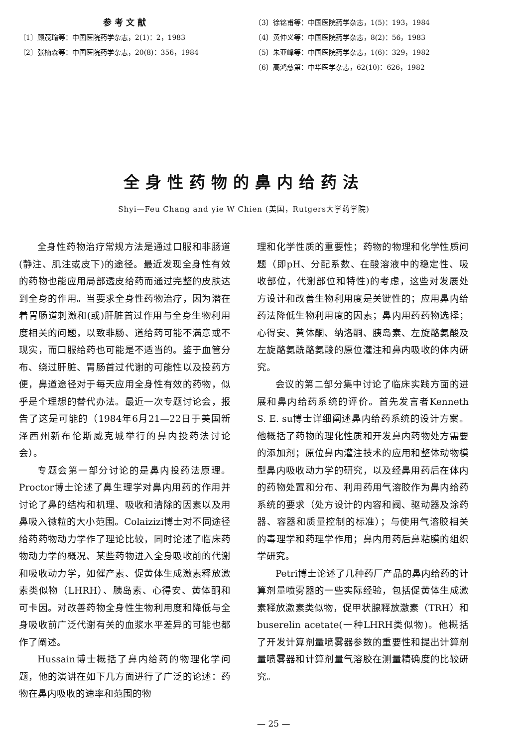参考文献
〔1〕顾茂瑜等：中国医院药学杂志，2(1)：2，1983
〔2〕张楠森等：中国医院药学杂志，20(8)：356，1984
〔3〕徐铭甫等：中国医院药学杂志，1(5)：193，1984
〔4〕黄仲义等：中国医院药学杂志，8(2)：56，1983
〔5〕朱亚峰等：中国医院药学杂志，1(6)：329，1982
〔6〕高鸿慈第：中华医学杂志，62(10)：626，1982
全身性药物的鼻内给药法
Shyi—Feu Chang and yie W Chien (美国，Rutgers大学药学院)
全身性药物治疗常规方法是通过口服和非肠道(静注、肌注或皮下)的途径。最近发现全身性有效的药物也能应用局部透皮给药而通过完整的皮肤达到全身的作用。当要求全身性药物治疗，因为潜在着胃肠道刺激和(或)肝脏首过作用与全身生物利用度相关的问题，以致非肠、道给药可能不满意或不现实，而口服给药也可能是不适当的。鉴于血管分布、绕过肝脏、胃肠首过代谢的可能性以及投药方便，鼻道途径对于每天应用全身性有效的药物，似乎是个理想的替代办法。最近一次专题讨论会，报告了这是可能的（1984年6月21—22日于美国新泽西州新布伦斯威克城举行的鼻内投药法讨论会）。
专题会第一部分讨论的是鼻内投药法原理。Proctor博士论述了鼻生理学对鼻内用药的作用并讨论了鼻的结构和机理、吸收和清除的因素以及用鼻吸入微粒的大小范围。Colaizizi博士对不同途径给药药物动力学作了理论比较，同时论述了临床药物动力学的概况、某些药物进入全身吸收前的代谢和吸收动力学，如催产素、促黄体生成激素释放激素类似物（LHRH）、胰岛素、心得安、黄体酮和可卡因。对改善药物全身性生物利用度和降低与全身吸收前广泛代谢有关的血浆水平差异的可能也都作了阐述。
Hussain博士概括了鼻内给药的物理化学问题，他的演讲在如下几方面进行了广泛的论述：药物在鼻内吸收的速率和范围的物
理和化学性质的重要性；药物的物理和化学性质问题（即pH、分配系数、在酸溶液中的稳定性、吸收部位，代谢部位和特性)的考虑，这些对发展处方设计和改善生物利用度是关键性的；应用鼻内给药法降低生物利用度的因素；鼻内用药药物选择；心得安、黄体酮、纳洛酮、胰岛素、左旋酪氨酸及左旋酪氨酰酪氨酸的原位灌注和鼻内吸收的体内研究。
会议的第二部分集中讨论了临床实践方面的进展和鼻内给药系统的评价。首先发言者Kenneth S. E. su博士详细阐述鼻内给药系统的设计方案。他概括了药物的理化性质和开发鼻内药物处方需要的添加剂；原位鼻内灌注技术的应用和整体动物模型鼻内吸收动力学的研究，以及经鼻用药后在体内的药物处置和分布、利用药用气溶胶作为鼻内给药系统的要求（处方设计的内容和阀、驱动器及涂药器、容器和质量控制的标准）；与使用气溶胶相关的毒理学和药理学作用；鼻内用药后鼻粘膜的组织学研究。
Petri博士论述了几种药厂产品的鼻内给药的计算剂量喷雾器的一些实际经验，包括促黄体生成激素释放激素类似物，促甲状腺释放激素（TRH）和buserelin acetate(一种LHRH类似物)。他概括了开发计算剂量喷雾器参数的重要性和提出计算剂量喷雾器和计算剂量气溶胶在测量精确度的比较研究。
— 25 —